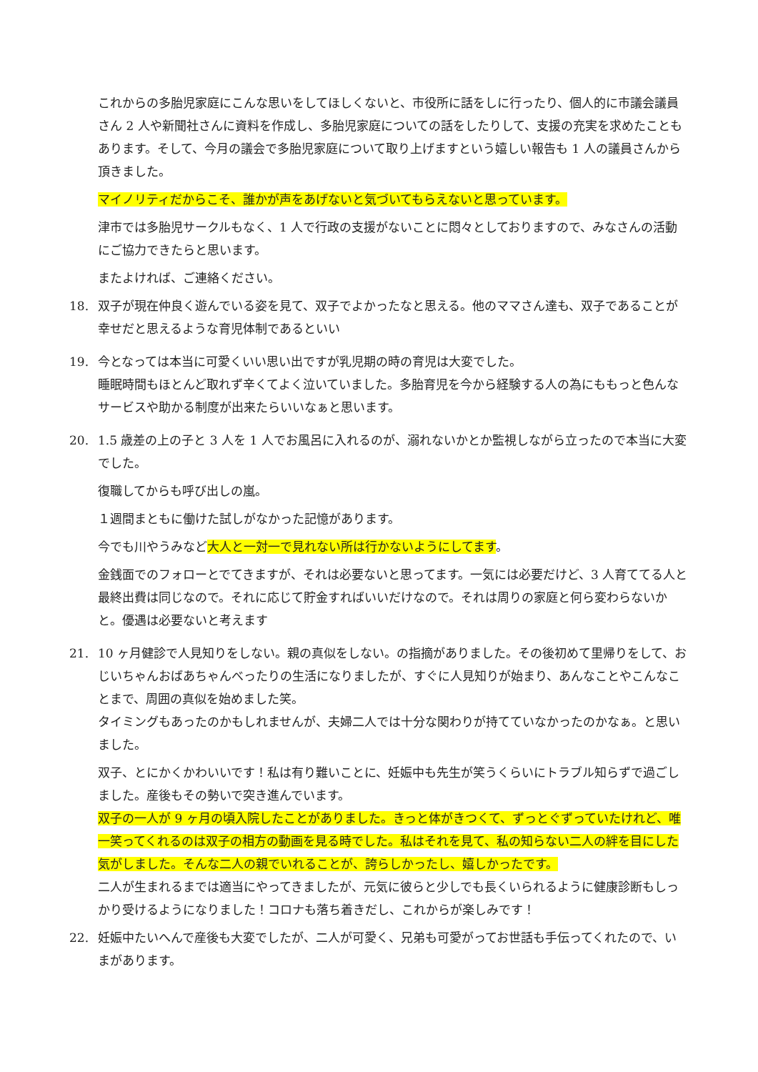これからの多胎児家庭にこんな思いをしてほしくないと、市役所に話をしに行ったり、個人的に市議会議員さん 2 人や新聞社さんに資料を作成し、多胎児家庭についての話をしたりして、支援の充実を求めたこともあります。そして、今月の議会で多胎児家庭について取り上げますという嬉しい報告も 1 人の議員さんから頂きました。
マイノリティだからこそ、誰かが声をあげないと気づいてもらえないと思っています。
津市では多胎児サークルもなく、1 人で行政の支援がないことに悶々としておりますので、みなさんの活動にご協力できたらと思います。
またよければ、ご連絡ください。
18.
双子が現在仲良く遊んでいる姿を見て、双子でよかったなと思える。他のママさん達も、双子であることが幸せだと思えるような育児体制であるといい
19.
今となっては本当に可愛くいい思い出ですが乳児期の時の育児は大変でした。
睡眠時間もほとんど取れず辛くてよく泣いていました。多胎育児を今から経験する人の為にももっと色んなサービスや助かる制度が出来たらいいなぁと思います。
20.
1.5 歳差の上の子と 3 人を 1 人でお風呂に入れるのが、溺れないかとか監視しながら立ったので本当に大変でした。
復職してからも呼び出しの嵐。
１週間まともに働けた試しがなかった記憶があります。
今でも川やうみなど大人と一対一で見れない所は行かないようにしてます。
金銭面でのフォローとでてきますが、それは必要ないと思ってます。一気には必要だけど、3 人育ててる人と最終出費は同じなので。それに応じて貯金すればいいだけなので。それは周りの家庭と何ら変わらないかと。優遇は必要ないと考えます
21.
10 ヶ月健診で人見知りをしない。親の真似をしない。の指摘がありました。その後初めて里帰りをして、おじいちゃんおばあちゃんべったりの生活になりましたが、すぐに人見知りが始まり、あんなことやこんなことまで、周囲の真似を始めました笑。
タイミングもあったのかもしれませんが、夫婦二人では十分な関わりが持てていなかったのかなぁ。と思いました。
双子、とにかくかわいいです！私は有り難いことに、妊娠中も先生が笑うくらいにトラブル知らずで過ごしました。産後もその勢いで突き進んでいます。
双子の一人が 9 ヶ月の頃入院したことがありました。きっと体がきつくて、ずっとぐずっていたけれど、唯一笑ってくれるのは双子の相方の動画を見る時でした。私はそれを見て、私の知らない二人の絆を目にした気がしました。そんな二人の親でいれることが、誇らしかったし、嬉しかったです。
二人が生まれるまでは適当にやってきましたが、元気に彼らと少しでも長くいられるように健康診断もしっかり受けるようになりました！コロナも落ち着きだし、これからが楽しみです！
22.
妊娠中たいへんで産後も大変でしたが、二人が可愛く、兄弟も可愛がってお世話も手伝ってくれたので、いまがあります。